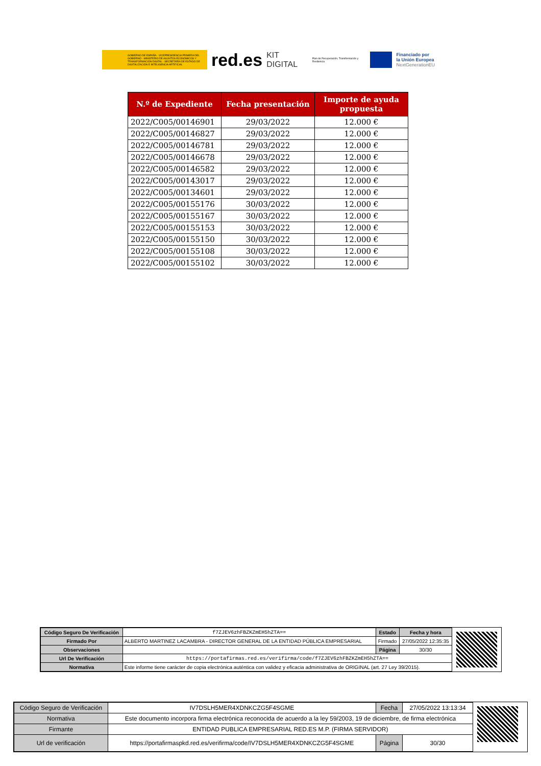GOBIERNO DE ESPAÑA · VICEPRESIDENCIA PRIMERA DEL GOBIERNO · MINISTERIO DE ASUNTOS ECONÓMICOS Y TRANSFORMACIÓN DIGITAL · SECRETARÍA DE ESTADO DE DIGITALIZACIÓN E INTELIGENCIA ARTIFICIAL
red.es KIT DIGITAL Plan de Recuperación, Transformación y Resiliencia
Financiado por
la Unión Europea
NextGenerationEU
| N.º de Expediente | Fecha presentación | Importe de ayuda propuesta |
| --- | --- | --- |
| 2022/C005/00146901 | 29/03/2022 | 12.000 € |
| 2022/C005/00146827 | 29/03/2022 | 12.000 € |
| 2022/C005/00146781 | 29/03/2022 | 12.000 € |
| 2022/C005/00146678 | 29/03/2022 | 12.000 € |
| 2022/C005/00146582 | 29/03/2022 | 12.000 € |
| 2022/C005/00143017 | 29/03/2022 | 12.000 € |
| 2022/C005/00134601 | 29/03/2022 | 12.000 € |
| 2022/C005/00155176 | 30/03/2022 | 12.000 € |
| 2022/C005/00155167 | 30/03/2022 | 12.000 € |
| 2022/C005/00155153 | 30/03/2022 | 12.000 € |
| 2022/C005/00155150 | 30/03/2022 | 12.000 € |
| 2022/C005/00155108 | 30/03/2022 | 12.000 € |
| 2022/C005/00155102 | 30/03/2022 | 12.000 € |
| Código Seguro De Verificación | f7ZJEV6zhFBZKZmEH5hZTA== | Estado | Fecha y hora |
| Firmado Por | ALBERTO MARTINEZ LACAMBRA - DIRECTOR GENERAL DE LA ENTIDAD PÚBLICA EMPRESARIAL | Firmado | 27/05/2022 12:35:35 |
| Observaciones | | Página | 30/30 |
| Url De Verificación | https://portafirmas.red.es/verifirma/code/f7ZJEV6zhFBZKZmEH5hZTA== | | |
| Normativa | Este informe tiene carácter de copia electrónica auténtica con validez y eficacia administrativa de ORIGINAL (art. 27 Ley 39/2015). | | |
| Código Seguro de Verificación | IV7DSLH5MER4XDNKCZG5F4SGME | Fecha | 27/05/2022 13:13:34 |
| Normativa | Este documento incorpora firma electrónica reconocida de acuerdo a la ley 59/2003, 19 de diciembre, de firma electrónica | | |
| Firmante | ENTIDAD PUBLICA EMPRESARIAL RED.ES M.P. (FIRMA SERVIDOR) | | |
| Url de verificación | https://portafirmaspkd.red.es/verifirma/code/IV7DSLH5MER4XDNKCZG5F4SGME | Página | 30/30 |